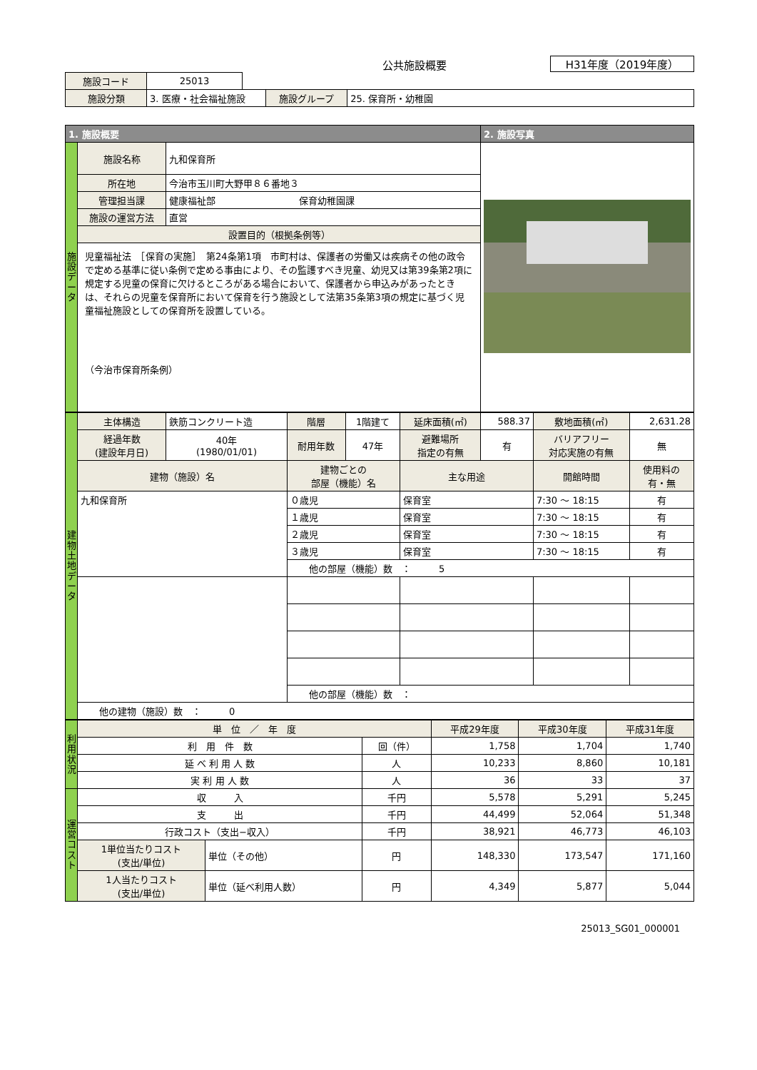公共施設概要
H31年度（2019年度）
| 施設コード | 25013 | | | |
| 施設分類 | 3. 医療・社会福祉施設 | | 施設グループ | 25. 保育所・幼稚園 |
| 1. 施設概要 | | | 2. 施設写真 |
| --- | --- | --- | --- |
| 施 設 デ ー タ | 施設名称 | 九和保育所 | |
| | 所在地 | 今治市玉川町大野甲８６番地３ | |
| | 管理担当課 | 健康福祉部 保育幼稚園課 | |
| | 施設の運営方法 | 直営 | |
| | 設置目的（根拠条例等） | | |
| | 児童福祉法 ［保育の実施］ 第24条第1項 市町村は、保護者の労働又は疾病その他の政令で定める基準に従い条例で定める事由により、その監護すべき児童、幼児又は第39条第2項に規定する児童の保育に欠けるところがある場合において、保護者から申込みがあったときは、それらの児童を保育所において保育を行う施設として法第35条第3項の規定に基づく児童福祉施設としての保育所を設置している。 （今治市保育所条例） | | |
| 建 物 土 地 デ ー タ | 主体構造 | 鉄筋コンクリート造 | 階層 | 1階建て | 延床面積(㎡) | 588.37 | 敷地面積(㎡) | 2,631.28 |
| | 経過年数 (建設年月日) | 40年 (1980/01/01) | 耐用年数 | 47年 | 避難場所 指定の有無 | 有 | バリアフリー 対応実施の有無 | 無 |
| | 建物（施設）名 | | 建物ごとの 部屋（機能）名 | | 主な用途 | | 開館時間 | 使用料の 有・無 |
| | 九和保育所 | | ０歳児 | | 保育室 | | 7:30 ～ 18:15 | 有 |
| | | | １歳児 | | 保育室 | | 7:30 ～ 18:15 | 有 |
| | | | ２歳児 | | 保育室 | | 7:30 ～ 18:15 | 有 |
| | | | ３歳児 | | 保育室 | | 7:30 ～ 18:15 | 有 |
| | | | 他の部屋（機能）数 ： 5 | | | | | |
| | | | 他の部屋（機能）数 ： | | | | | |
| | 他の建物（施設）数 ： 0 | | | | | | | |
| 利 用 状 況 | 単 位 ／ 年 度 | | | 平成29年度 | 平成30年度 | 平成31年度 |
| | 利 用 件 数 | | 回（件） | 1,758 | 1,704 | 1,740 |
| | 延 べ 利 用 人 数 | | 人 | 10,233 | 8,860 | 10,181 |
| | 実 利 用 人 数 | | 人 | 36 | 33 | 37 |
| 運 営 コ ス ト | 収 入 | | 千円 | 5,578 | 5,291 | 5,245 |
| | 支 出 | | 千円 | 44,499 | 52,064 | 51,348 |
| | 行政コスト（支出−収入） | | 千円 | 38,921 | 46,773 | 46,103 |
| | 1単位当たりコスト (支出/単位) | 単位（その他） | 円 | 148,330 | 173,547 | 171,160 |
| | 1人当たりコスト (支出/単位) | 単位（延べ利用人数） | 円 | 4,349 | 5,877 | 5,044 |
25013_SG01_000001